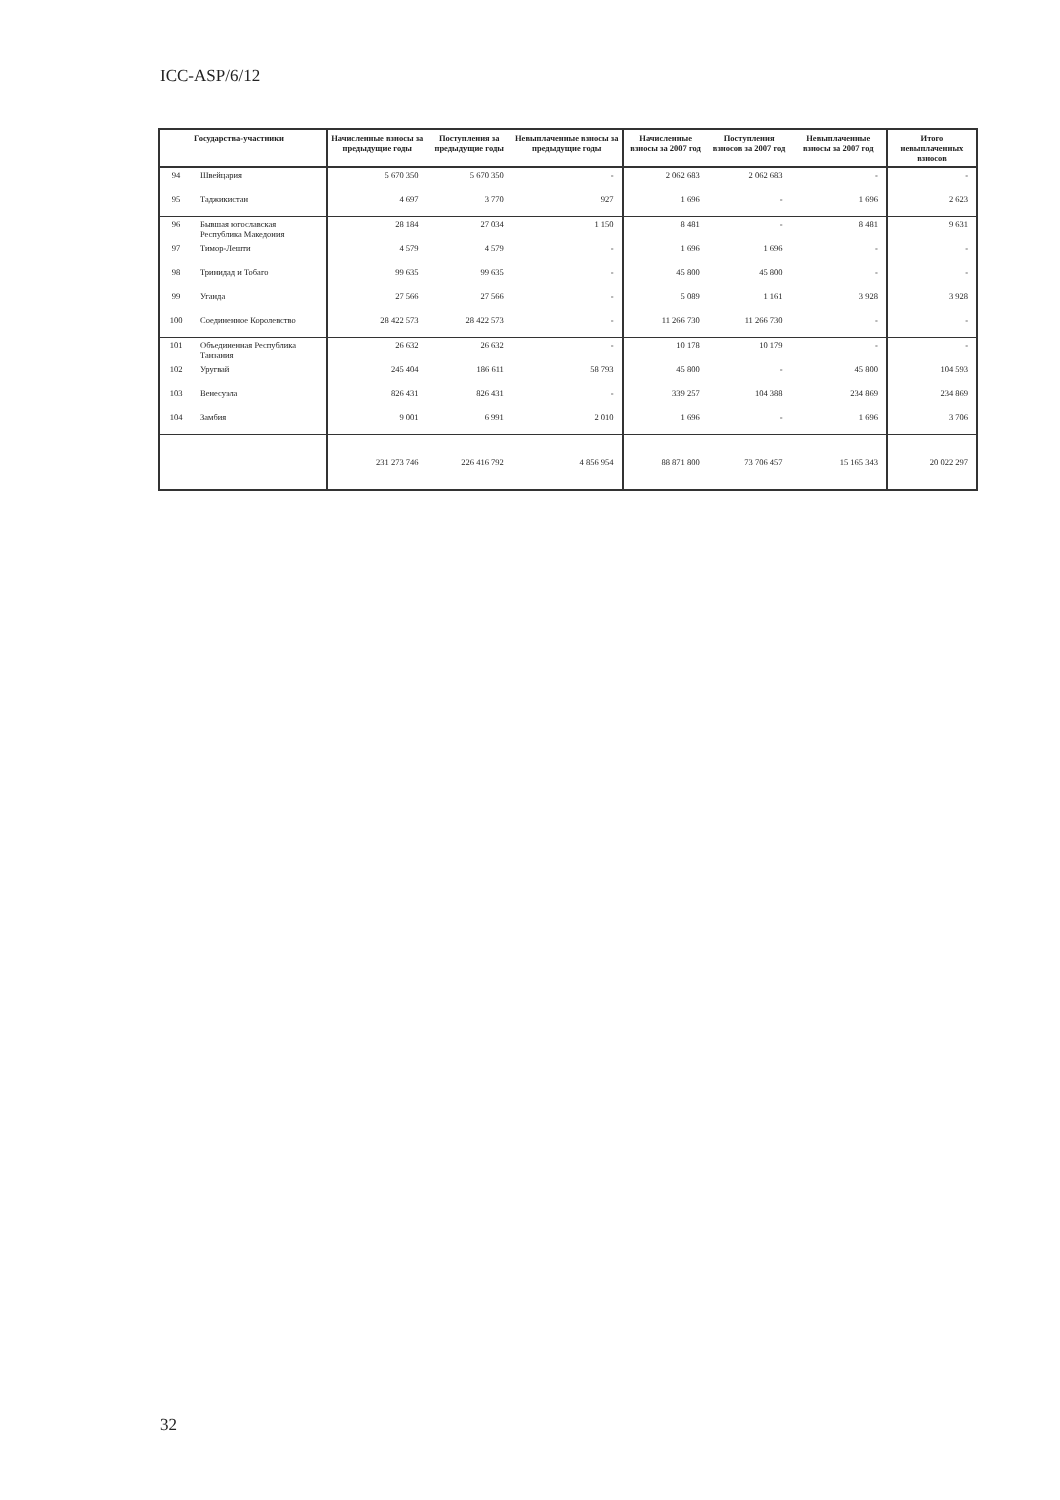ICC-ASP/6/12
| | Государства-участники | Начисленные взносы за предыдущие годы | Поступления за предыдущие годы | Невыплаченные взносы за предыдущие годы | Начисленные взносы за 2007 год | Поступления взносов за 2007 год | Невыплаченные взносы за 2007 год | Итого невыплаченных взносов |
| --- | --- | --- | --- | --- | --- | --- | --- | --- |
| 94 | Швейцария | 5 670 350 | 5 670 350 | - | 2 062 683 | 2 062 683 | - | - |
| 95 | Таджикистан | 4 697 | 3 770 | 927 | 1 696 | - | 1 696 | 2 623 |
| 96 | Бывшая югославская Республика Македония | 28 184 | 27 034 | 1 150 | 8 481 | - | 8 481 | 9 631 |
| 97 | Тимор-Лешти | 4 579 | 4 579 | - | 1 696 | 1 696 | - | - |
| 98 | Тринидад и Тобаго | 99 635 | 99 635 | - | 45 800 | 45 800 | - | - |
| 99 | Уганда | 27 566 | 27 566 | - | 5 089 | 1 161 | 3 928 | 3 928 |
| 100 | Соединенное Королевство | 28 422 573 | 28 422 573 | - | 11 266 730 | 11 266 730 | - | - |
| 101 | Объединенная Республика Танзания | 26 632 | 26 632 | - | 10 178 | 10 179 | - | - |
| 102 | Уругвай | 245 404 | 186 611 | 58 793 | 45 800 | - | 45 800 | 104 593 |
| 103 | Венесуэла | 826 431 | 826 431 | - | 339 257 | 104 388 | 234 869 | 234 869 |
| 104 | Замбия | 9 001 | 6 991 | 2 010 | 1 696 | - | 1 696 | 3 706 |
| | | 231 273 746 | 226 416 792 | 4 856 954 | 88 871 800 | 73 706 457 | 15 165 343 | 20 022 297 |
32